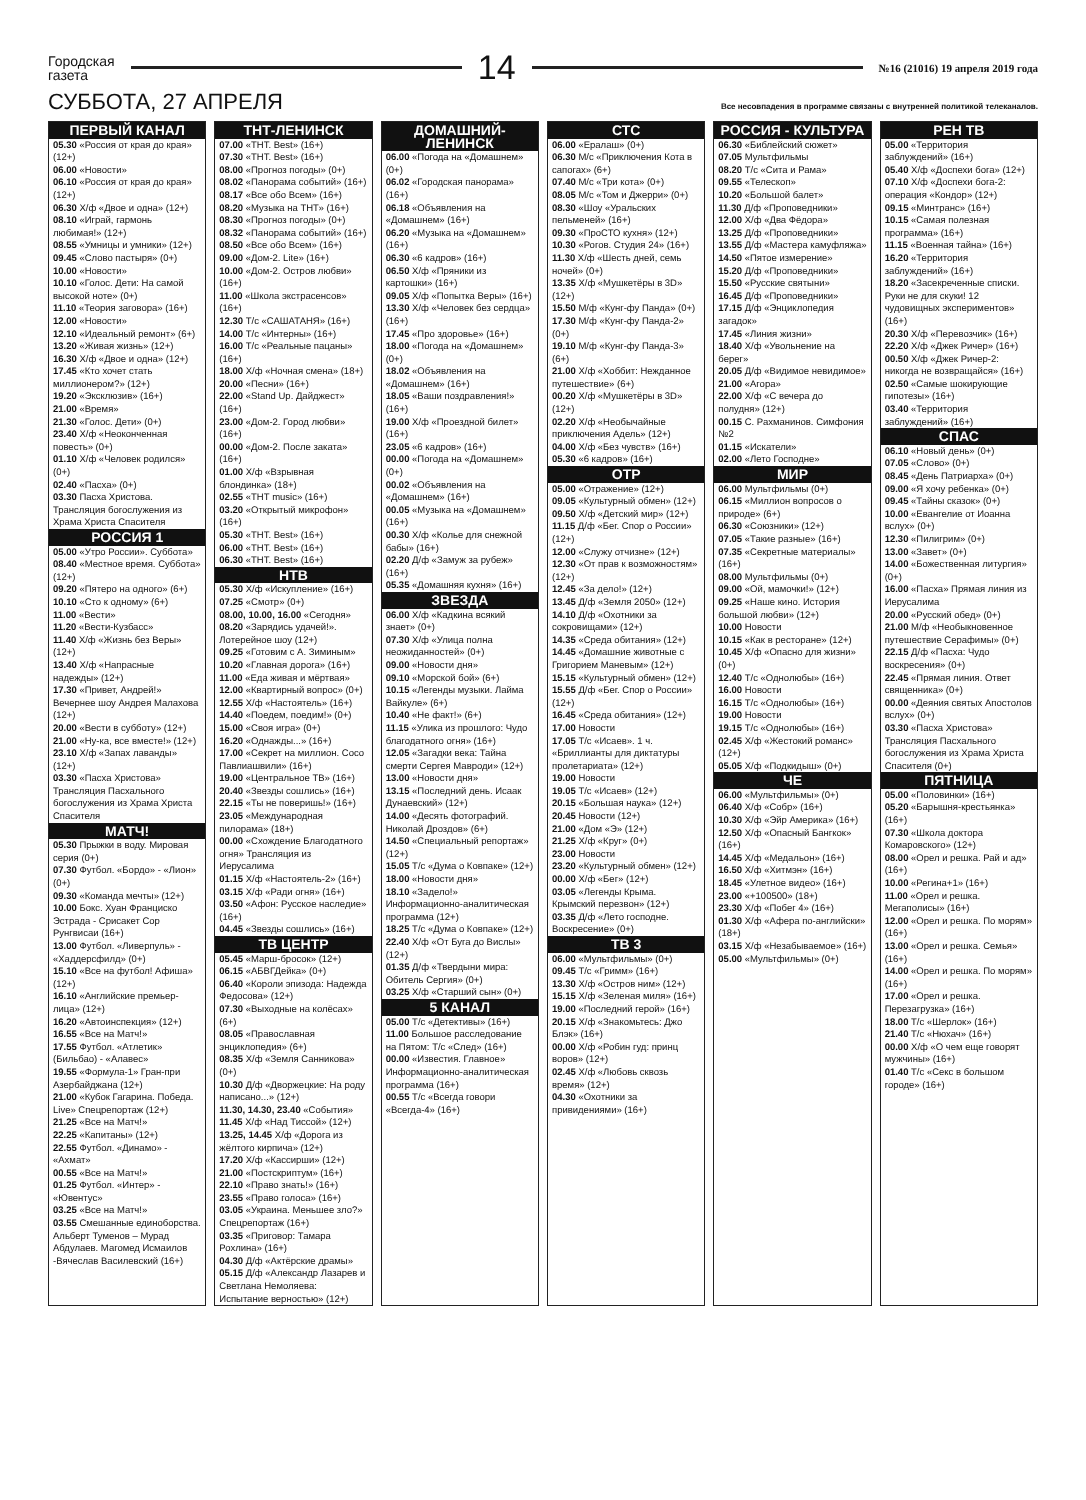Городская
газета
14
№16 (21016) 19 апреля 2019 года
СУББОТА, 27 АПРЕЛЯ
Все несовпадения в программе связаны с внутренней политикой телеканалов.
ПЕРВЫЙ КАНАЛ
05.30 «Россия от края до края» (12+)
06.00 «Новости»
06.10 «Россия от края до края» (12+)
06.30 Х/ф «Двое и одна» (12+)
08.10 «Играй, гармонь любимая!» (12+)
08.55 «Умницы и умники» (12+)
09.45 «Слово пастыря» (0+)
10.00 «Новости»
10.10 «Голос. Дети: На самой высокой ноте» (0+)
11.10 «Теория заговора» (16+)
12.00 «Новости»
12.10 «Идеальный ремонт» (6+)
13.20 «Живая жизнь» (12+)
16.30 Х/ф «Двое и одна» (12+)
17.45 «Кто хочет стать миллионером?» (12+)
19.20 «Эксклюзив» (16+)
21.00 «Время»
21.30 «Голос. Дети» (0+)
23.40 Х/ф «Неоконченная повесть» (0+)
01.10 Х/ф «Человек родился» (0+)
02.40 «Пасха» (0+)
03.30 Пасха Христова. Трансляция богослужения из Храма Христа Спасителя
РОССИЯ 1
05.00 «Утро России». Суббота»
08.40 «Местное время. Суббота» (12+)
09.20 «Пятеро на одного» (6+)
10.10 «Сто к одному» (6+)
11.00 «Вести»
11.20 «Вести-Кузбасс»
11.40 Х/ф «Жизнь без Веры» (12+)
13.40 Х/ф «Напрасные надежды» (12+)
17.30 «Привет, Андрей!» Вечернее шоу Андрея Малахова (12+)
20.00 «Вести в субботу» (12+)
21.00 «Ну-ка, все вместе!» (12+)
23.10 Х/ф «Запах лаванды» (12+)
03.30 «Пасха Христова» Трансляция Пасхального богослужения из Храма Христа Спасителя
МАТЧ!
05.30 Прыжки в воду. Мировая серия (0+)
07.30 Футбол. «Бордо» - «Лион» (0+)
09.30 «Команда мечты» (12+)
10.00 Бокс. Хуан Франциско Эстрада - Срисакет Сор Рунгвисаи (16+)
13.00 Футбол. «Ливерпуль» - «Хаддерсфилд» (0+)
15.10 «Все на футбол! Афиша» (12+)
16.10 «Английские премьер-лица» (12+)
16.20 «Автоинспекция» (12+)
16.55 «Все на Матч!»
17.55 Футбол. «Атлетик» (Бильбао) - «Алавес»
19.55 «Формула-1» Гран-при Азербайджана (12+)
21.00 «Кубок Гагарина. Победа. Live» Спецрепортаж (12+)
21.25 «Все на Матч!»
22.25 «Капитаны» (12+)
22.55 Футбол. «Динамо» - «Ахмат»
00.55 «Все на Матч!»
01.25 Футбол. «Интер» - «Ювентус»
03.25 «Все на Матч!»
03.55 Смешанные единоборства. Альберт Туменов – Мурад Абдулаев. Магомед Исмаилов -Вячеслав Василевский (16+)
ТНТ-ЛЕНИНСК
07.00 «ТНТ. Best» (16+)
07.30 «ТНТ. Best» (16+)
08.00 «Прогноз погоды» (0+)
08.02 «Панорама событий» (16+)
08.17 «Все обо Всем» (16+)
08.20 «Музыка на ТНТ» (16+)
08.30 «Прогноз погоды» (0+)
08.32 «Панорама событий» (16+)
08.50 «Все обо Всем» (16+)
09.00 «Дом-2. Lite» (16+)
10.00 «Дом-2. Остров любви» (16+)
11.00 «Школа экстрасенсов» (16+)
12.30 Т/с «САШАТАНЯ» (16+)
14.00 Т/с «Интерны» (16+)
16.00 Т/с «Реальные пацаны» (16+)
18.00 Х/ф «Ночная смена» (18+)
20.00 «Песни» (16+)
22.00 «Stand Up. Дайджест» (16+)
23.00 «Дом-2. Город любви» (16+)
00.00 «Дом-2. После заката» (16+)
01.00 Х/ф «Взрывная блондинка» (18+)
02.55 «ТНТ music» (16+)
03.20 «Открытый микрофон» (16+)
05.30 «ТНТ. Best» (16+)
06.00 «ТНТ. Best» (16+)
06.30 «ТНТ. Best» (16+)
НТВ
05.30 Х/ф «Искупление» (16+)
07.25 «Смотр» (0+)
08.00, 10.00, 16.00 «Сегодня»
08.20 «Зарядись удачей!». Лотерейное шоу (12+)
09.25 «Готовим с А. Зиминым»
10.20 «Главная дорога» (16+)
11.00 «Еда живая и мёртвая»
12.00 «Квартирный вопрос» (0+)
12.55 Х/ф «Настоятель» (16+)
14.40 «Поедем, поедим!» (0+)
15.00 «Своя игра» (0+)
16.20 «Однажды...» (16+)
17.00 «Секрет на миллион. Сосо Павлиашвили» (16+)
19.00 «Центральное ТВ» (16+)
20.40 «Звезды сошлись» (16+)
22.15 «Ты не поверишь!» (16+)
23.05 «Международная пилорама» (18+)
00.00 «Схождение Благодатного огня» Трансляция из Иерусалима
01.15 Х/ф «Настоятель-2» (16+)
03.15 Х/ф «Ради огня» (16+)
03.50 «Афон: Русское наследие» (16+)
04.45 «Звезды сошлись» (16+)
ТВ ЦЕНТР
05.45 «Марш-бросок» (12+)
06.15 «АБВГДейка» (0+)
06.40 «Короли эпизода: Надежда Федосова» (12+)
07.30 «Выходные на колёсах» (6+)
08.05 «Православная энциклопедия» (6+)
08.35 Х/ф «Земля Санникова» (0+)
10.30 Д/ф «Дворжецкие: На роду написано...» (12+)
11.30, 14.30, 23.40 «События»
11.45 Х/ф «Над Тиссой» (12+)
13.25, 14.45 Х/ф «Дорога из жёлтого кирпича» (12+)
17.20 Х/ф «Кассирши» (12+)
21.00 «Постскриптум» (16+)
22.10 «Право знать!» (16+)
23.55 «Право голоса» (16+)
03.05 «Украина. Меньшее зло?» Спецрепортаж (16+)
03.35 «Приговор: Тамара Рохлина» (16+)
04.30 Д/ф «Актёрские драмы»
05.15 Д/ф «Александр Лазарев и Светлана Немоляева: Испытание верностью» (12+)
ДОМАШНИЙ-ЛЕНИНСК
06.00 «Погода на «Домашнем» (0+)
06.02 «Городская панорама» (16+)
06.18 «Объявления на «Домашнем» (16+)
06.20 «Музыка на «Домашнем» (16+)
06.30 «6 кадров» (16+)
06.50 Х/ф «Пряники из картошки» (16+)
09.05 Х/ф «Попытка Веры» (16+)
13.30 Х/ф «Человек без сердца» (16+)
17.45 «Про здоровье» (16+)
18.00 «Погода на «Домашнем» (0+)
18.02 «Объявления на «Домашнем» (16+)
18.05 «Ваши поздравления!» (16+)
19.00 Х/ф «Проездной билет» (16+)
23.05 «6 кадров» (16+)
00.00 «Погода на «Домашнем» (0+)
00.02 «Объявления на «Домашнем» (16+)
00.05 «Музыка на «Домашнем» (16+)
00.30 Х/ф «Колье для снежной бабы» (16+)
02.20 Д/ф «Замуж за рубеж» (16+)
05.35 «Домашняя кухня» (16+)
ЗВЕЗДА
06.00 Х/ф «Кадкина всякий знает» (0+)
07.30 Х/ф «Улица полна неожиданностей» (0+)
09.00 «Новости дня»
09.10 «Морской бой» (6+)
10.15 «Легенды музыки. Лайма Вайкуле» (6+)
10.40 «Не факт!» (6+)
11.15 «Улика из прошлого: Чудо благодатного огня» (16+)
12.05 «Загадки века: Тайна смерти Сергея Мавроди» (12+)
13.00 «Новости дня»
13.15 «Последний день. Исаак Дунаевский» (12+)
14.00 «Десять фотографий. Николай Дроздов» (6+)
14.50 «Специальный репортаж» (12+)
15.05 Т/с «Дума о Ковпаке» (12+)
18.00 «Новости дня»
18.10 «Задело!» Информационно-аналитическая программа (12+)
18.25 Т/с «Дума о Ковпаке» (12+)
22.40 Х/ф «От Буга до Вислы» (12+)
01.35 Д/ф «Твердыни мира: Обитель Сергия» (0+)
03.25 Х/ф «Старший сын» (0+)
5 КАНАЛ
05.00 Т/с «Детективы» (16+)
11.00 Большое расследование на Пятом: Т/с «След» (16+)
00.00 «Известия. Главное» Информационно-аналитическая программа (16+)
00.55 Т/с «Всегда говори «Всегда-4» (16+)
СТС
06.00 «Ералаш» (0+)
06.30 М/с «Приключения Кота в сапогах» (6+)
07.40 М/с «Три кота» (0+)
08.05 М/с «Том и Джерри» (0+)
08.30 «Шоу «Уральских пельменей» (16+)
09.30 «ПроСТО кухня» (12+)
10.30 «Рогов. Студия 24» (16+)
11.30 Х/ф «Шесть дней, семь ночей» (0+)
13.35 Х/ф «Мушкетёры в 3D» (12+)
15.50 М/ф «Кунг-фу Панда» (0+)
17.30 М/ф «Кунг-фу Панда-2» (0+)
19.10 М/ф «Кунг-фу Панда-3» (6+)
21.00 Х/ф «Хоббит: Нежданное путешествие» (6+)
00.20 Х/ф «Мушкетёры в 3D» (12+)
02.20 Х/ф «Необычайные приключения Адель» (12+)
04.00 Х/ф «Без чувств» (16+)
05.30 «6 кадров» (16+)
ОТР
05.00 «Отражение» (12+)
09.05 «Культурный обмен» (12+)
09.50 Х/ф «Детский мир» (12+)
11.15 Д/ф «Бег. Спор о России» (12+)
12.00 «Служу отчизне» (12+)
12.30 «От прав к возможностям» (12+)
12.45 «За дело!» (12+)
13.45 Д/ф «Земля 2050» (12+)
14.10 Д/ф «Охотники за сокровищами» (12+)
14.35 «Среда обитания» (12+)
14.45 «Домашние животные с Григорием Маневым» (12+)
15.15 «Культурный обмен» (12+)
15.55 Д/ф «Бег. Спор о России» (12+)
16.45 «Среда обитания» (12+)
17.00 Новости
17.05 Т/с «Исаев». 1 ч. «Бриллианты для диктатуры пролетариата» (12+)
19.00 Новости
19.05 Т/с «Исаев» (12+)
20.15 «Большая наука» (12+)
20.45 Новости (12+)
21.00 «Дом «Э» (12+)
21.25 Х/ф «Круг» (0+)
23.00 Новости
23.20 «Культурный обмен» (12+)
00.00 Х/ф «Бег» (12+)
03.05 «Легенды Крыма. Крымский перезвон» (12+)
03.35 Д/ф «Лето господне. Воскресение» (0+)
ТВ 3
06.00 «Мультфильмы» (0+)
09.45 Т/с «Гримм» (16+)
13.30 Х/ф «Остров ним» (12+)
15.15 Х/ф «Зеленая миля» (16+)
19.00 «Последний герой» (16+)
20.15 Х/ф «Знакомьтесь: Джо Блэк» (16+)
00.00 Х/ф «Робин гуд: принц воров» (12+)
02.45 Х/ф «Любовь сквозь время» (12+)
04.30 «Охотники за привидениями» (16+)
РОССИЯ - КУЛЬТУРА
06.30 «Библейский сюжет»
07.05 Мультфильмы
08.20 Т/с «Сита и Рама»
09.55 «Телескоп»
10.20 «Большой балет»
11.30 Д/ф «Проповедники»
12.00 Х/ф «Два Фёдора»
13.25 Д/ф «Проповедники»
13.55 Д/ф «Мастера камуфляжа»
14.50 «Пятое измерение»
15.20 Д/ф «Проповедники»
15.50 «Русские святыни»
16.45 Д/ф «Проповедники»
17.15 Д/ф «Энциклопедия загадок»
17.45 «Линия жизни»
18.40 Х/ф «Увольнение на берег»
20.05 Д/ф «Видимое невидимое»
21.00 «Агора»
22.00 Х/ф «С вечера до полудня» (12+)
00.15 С. Рахманинов. Симфония №2
01.15 «Искатели»
02.00 «Лето Господне»
МИР
06.00 Мультфильмы (0+)
06.15 «Миллион вопросов о природе» (6+)
06.30 «Союзники» (12+)
07.05 «Такие разные» (16+)
07.35 «Секретные материалы» (16+)
08.00 Мультфильмы (0+)
09.00 «Ой, мамочки!» (12+)
09.25 «Наше кино. История большой любви» (12+)
10.00 Новости
10.15 «Как в ресторане» (12+)
10.45 Х/ф «Опасно для жизни» (0+)
12.40 Т/с «Однолюбы» (16+)
16.00 Новости
16.15 Т/с «Однолюбы» (16+)
19.00 Новости
19.15 Т/с «Однолюбы» (16+)
02.45 Х/ф «Жестокий романс» (12+)
05.05 Х/ф «Подкидыш» (0+)
ЧЕ
06.00 «Мультфильмы» (0+)
06.40 Х/ф «Собр» (16+)
10.30 Х/ф «Эйр Америка» (16+)
12.50 Х/ф «Опасный Бангкок» (16+)
14.45 Х/ф «Медальон» (16+)
16.50 Х/ф «Хитмэн» (16+)
18.45 «Улетное видео» (16+)
23.00 «+100500» (18+)
23.30 Х/ф «Побег 4» (16+)
01.30 Х/ф «Афера по-английски» (18+)
03.15 Х/ф «Незабываемое» (16+)
05.00 «Мультфильмы» (0+)
РЕН ТВ
05.00 «Территория заблуждений» (16+)
05.40 Х/ф «Доспехи бога» (12+)
07.10 Х/ф «Доспехи бога-2: операция «Кондор» (12+)
09.15 «Минтранс» (16+)
10.15 «Самая полезная программа» (16+)
11.15 «Военная тайна» (16+)
16.20 «Территория заблуждений» (16+)
18.20 «Засекреченные списки. Руки не для скуки! 12 чудовищных экспериментов» (16+)
20.30 Х/ф «Перевозчик» (16+)
22.20 Х/ф «Джек Ричер» (16+)
00.50 Х/ф «Джек Ричер-2: никогда не возвращайся» (16+)
02.50 «Самые шокирующие гипотезы» (16+)
03.40 «Территория заблуждений» (16+)
СПАС
06.10 «Новый день» (0+)
07.05 «Слово» (0+)
08.45 «День Патриарха» (0+)
09.00 «Я хочу ребенка» (0+)
09.45 «Тайны сказок» (0+)
10.00 «Евангелие от Иоанна вслух» (0+)
12.30 «Пилигрим» (0+)
13.00 «Завет» (0+)
14.00 «Божественная литургия» (0+)
16.00 «Пасха» Прямая линия из Иерусалима
20.00 «Русский обед» (0+)
21.00 М/ф «Необыкновенное путешествие Серафимы» (0+)
22.15 Д/ф «Пасха: Чудо воскресения» (0+)
22.45 «Прямая линия. Ответ священника» (0+)
00.00 «Деяния святых Апостолов вслух» (0+)
03.30 «Пасха Христова» Трансляция Пасхального богослужения из Храма Христа Спасителя (0+)
ПЯТНИЦА
05.00 «Половинки» (16+)
05.20 «Барышня-крестьянка» (16+)
07.30 «Школа доктора Комаровского» (12+)
08.00 «Орел и решка. Рай и ад» (16+)
10.00 «Регина+1» (16+)
11.00 «Орел и решка. Мегаполисы» (16+)
12.00 «Орел и решка. По морям» (16+)
13.00 «Орел и решка. Семья» (16+)
14.00 «Орел и решка. По морям» (16+)
17.00 «Орел и решка. Перезагрузка» (16+)
18.00 Т/с «Шерлок» (16+)
21.40 Т/с «Нюхач» (16+)
00.00 Х/ф «О чем еще говорят мужчины» (16+)
01.40 Т/с «Секс в большом городе» (16+)